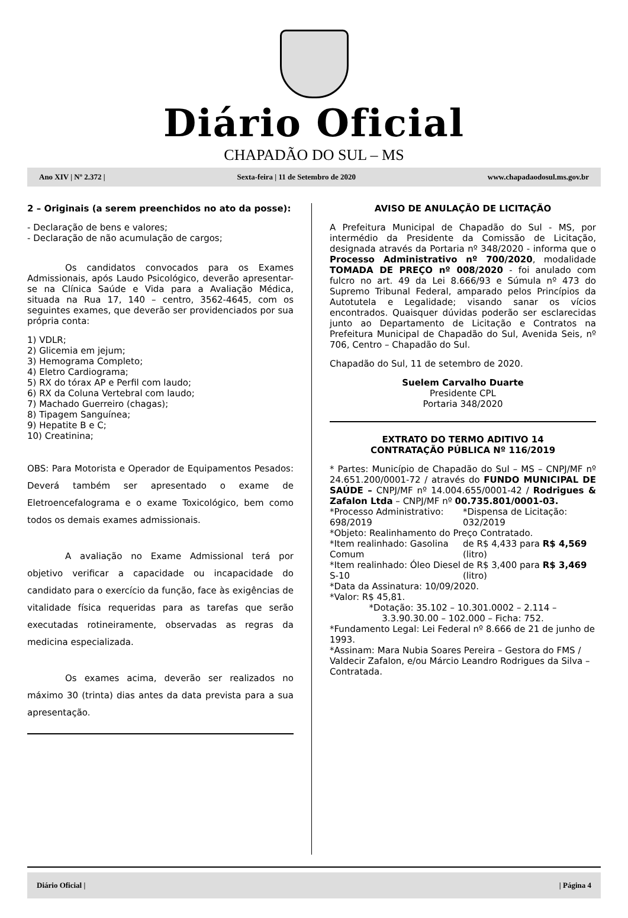Diário Oficial
CHAPADÃO DO SUL – MS
Ano XIV | Nº 2.372 | Sexta-feira | 11 de Setembro de 2020 www.chapadaodosul.ms.gov.br
2 – Originais (a serem preenchidos no ato da posse):
- Declaração de bens e valores;
- Declaração de não acumulação de cargos;
Os candidatos convocados para os Exames Admissionais, após Laudo Psicológico, deverão apresentar-se na Clínica Saúde e Vida para a Avaliação Médica, situada na Rua 17, 140 – centro, 3562-4645, com os seguintes exames, que deverão ser providenciados por sua própria conta:
1) VDLR;
2) Glicemia em jejum;
3) Hemograma Completo;
4) Eletro Cardiograma;
5) RX do tórax AP e Perfil com laudo;
6) RX da Coluna Vertebral com laudo;
7) Machado Guerreiro (chagas);
8) Tipagem Sanguínea;
9) Hepatite B e C;
10) Creatinina;
OBS: Para Motorista e Operador de Equipamentos Pesados: Deverá também ser apresentado o exame de Eletroencefalograma e o exame Toxicológico, bem como todos os demais exames admissionais.
A avaliação no Exame Admissional terá por objetivo verificar a capacidade ou incapacidade do candidato para o exercício da função, face às exigências de vitalidade física requeridas para as tarefas que serão executadas rotineiramente, observadas as regras da medicina especializada.
Os exames acima, deverão ser realizados no máximo 30 (trinta) dias antes da data prevista para a sua apresentação.
AVISO DE ANULAÇÃO DE LICITAÇÃO
A Prefeitura Municipal de Chapadão do Sul - MS, por intermédio da Presidente da Comissão de Licitação, designada através da Portaria nº 348/2020 - informa que o Processo Administrativo nº 700/2020, modalidade TOMADA DE PREÇO nº 008/2020 - foi anulado com fulcro no art. 49 da Lei 8.666/93 e Súmula nº 473 do Supremo Tribunal Federal, amparado pelos Princípios da Autotutela e Legalidade; visando sanar os vícios encontrados. Quaisquer dúvidas poderão ser esclarecidas junto ao Departamento de Licitação e Contratos na Prefeitura Municipal de Chapadão do Sul, Avenida Seis, nº 706, Centro – Chapadão do Sul.
Chapadão do Sul, 11 de setembro de 2020.
Suelem Carvalho Duarte
Presidente CPL
Portaria 348/2020
EXTRATO DO TERMO ADITIVO 14
CONTRATAÇÃO PÚBLICA Nº 116/2019
* Partes: Município de Chapadão do Sul – MS – CNPJ/MF nº 24.651.200/0001-72 / através do FUNDO MUNICIPAL DE SAÚDE – CNPJ/MF nº 14.004.655/0001-42 / Rodrigues & Zafalon Ltda – CNPJ/MF nº 00.735.801/0001-03.
*Processo Administrativo: 698/2019
*Dispensa de Licitação: 032/2019
*Objeto: Realinhamento do Preço Contratado.
*Item realinhado: Gasolina Comum
de R$ 4,433 para R$ 4,569 (litro)
*Item realinhado: Óleo Diesel S-10
de R$ 3,400 para R$ 3,469 (litro)
*Data da Assinatura: 10/09/2020.
*Valor: R$ 45,81.
*Dotação: 35.102 – 10.301.0002 – 2.114 –
3.3.90.30.00 – 102.000 – Ficha: 752.
*Fundamento Legal: Lei Federal nº 8.666 de 21 de junho de 1993.
*Assinam: Mara Nubia Soares Pereira – Gestora do FMS / Valdecir Zafalon, e/ou Márcio Leandro Rodrigues da Silva – Contratada.
Diário Oficial | | Página 4